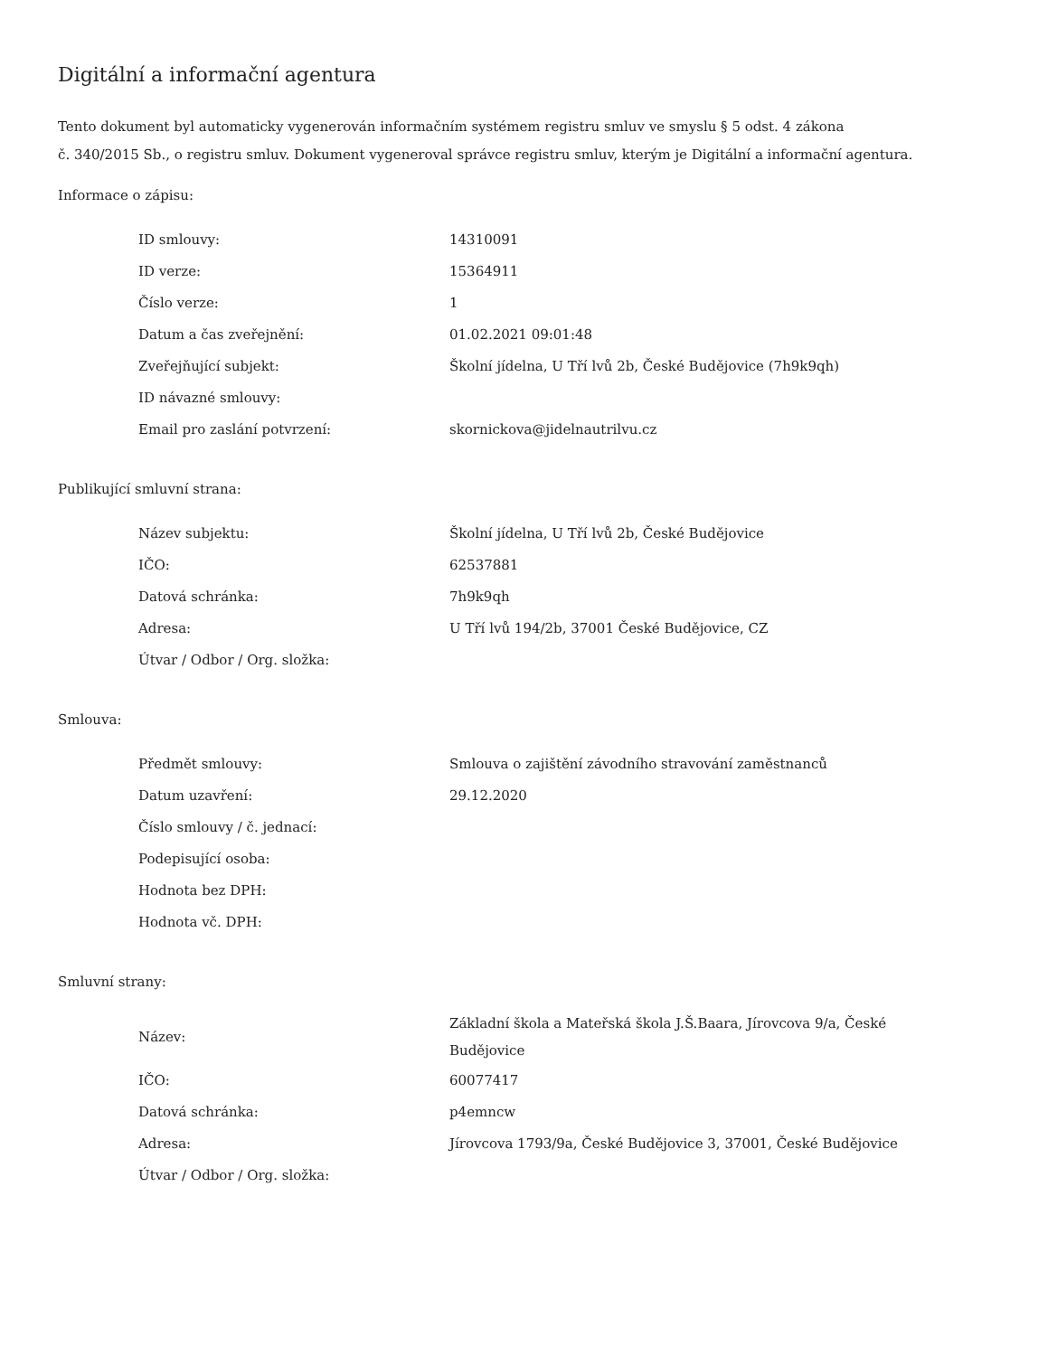Digitální a informační agentura
Tento dokument byl automaticky vygenerován informačním systémem registru smluv ve smyslu § 5 odst. 4 zákona
č. 340/2015 Sb., o registru smluv. Dokument vygeneroval správce registru smluv, kterým je Digitální a informační agentura.
Informace o zápisu:
| ID smlouvy: | 14310091 |
| ID verze: | 15364911 |
| Číslo verze: | 1 |
| Datum a čas zveřejnění: | 01.02.2021 09:01:48 |
| Zveřejňující subjekt: | Školní jídelna, U Tří lvů 2b, České Budějovice (7h9k9qh) |
| ID návazné smlouvy: | |
| Email pro zaslání potvrzení: | skornickova@jidelnautrilvu.cz |
Publikující smluvní strana:
| Název subjektu: | Školní jídelna, U Tří lvů 2b, České Budějovice |
| IČO: | 62537881 |
| Datová schránka: | 7h9k9qh |
| Adresa: | U Tří lvů 194/2b, 37001 České Budějovice, CZ |
| Útvar / Odbor / Org. složka: | |
Smlouva:
| Předmět smlouvy: | Smlouva o zajištění závodního stravování zaměstnanců |
| Datum uzavření: | 29.12.2020 |
| Číslo smlouvy / č. jednací: | |
| Podepisující osoba: | |
| Hodnota bez DPH: | |
| Hodnota vč. DPH: | |
Smluvní strany:
| Název: | Základní škola a Mateřská škola J.Š.Baara, Jírovcova 9/a, České Budějovice |
| IČO: | 60077417 |
| Datová schránka: | p4emncw |
| Adresa: | Jírovcova 1793/9a, České Budějovice 3, 37001, České Budějovice |
| Útvar / Odbor / Org. složka: | |